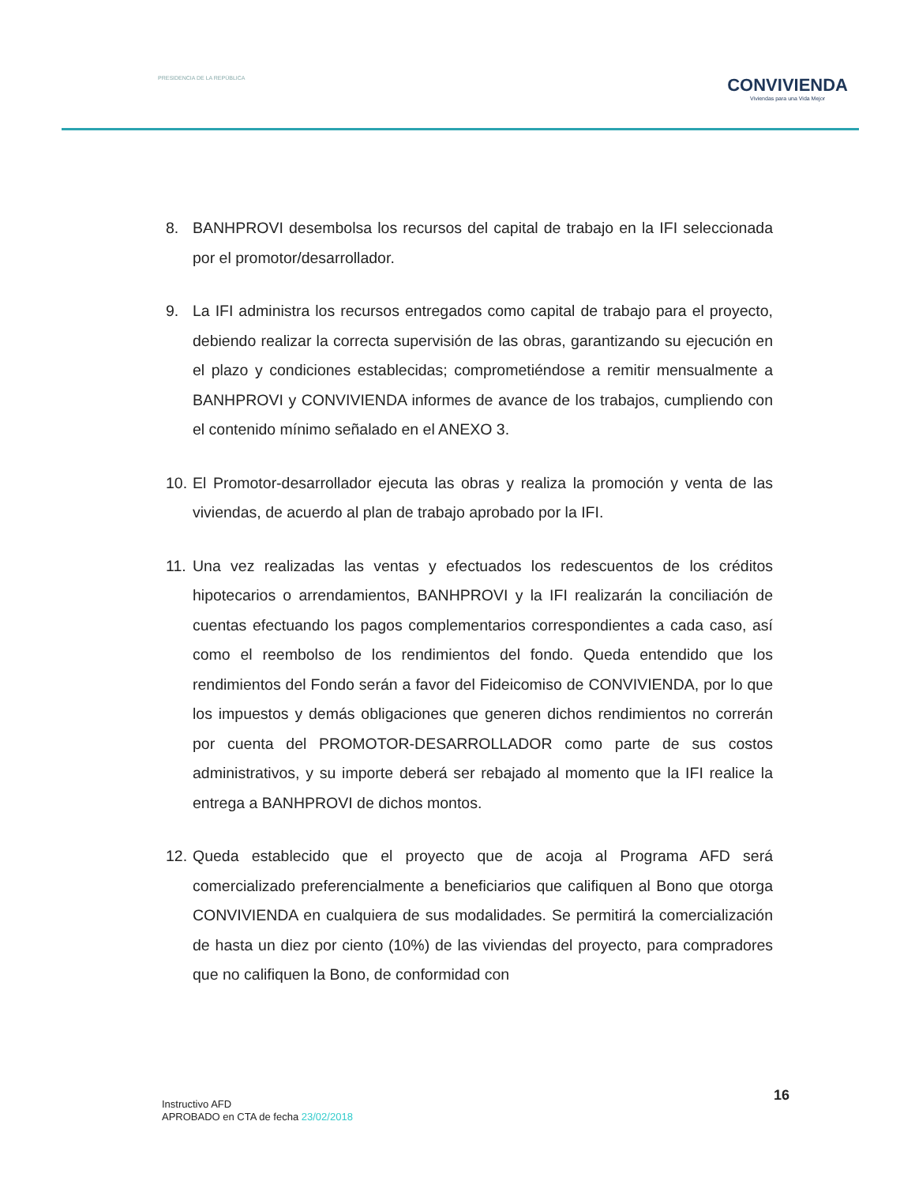PRESIDENCIA DE LA REPÚBLICA
CONVIVIENDA
Viviendas para una Vida Mejor
8. BANHPROVI desembolsa los recursos del capital de trabajo en la IFI seleccionada por el promotor/desarrollador.
9. La IFI administra los recursos entregados como capital de trabajo para el proyecto, debiendo realizar la correcta supervisión de las obras, garantizando su ejecución en el plazo y condiciones establecidas; comprometiéndose a remitir mensualmente a BANHPROVI y CONVIVIENDA informes de avance de los trabajos, cumpliendo con el contenido mínimo señalado en el ANEXO 3.
10.
El Promotor-desarrollador ejecuta las obras y realiza la promoción y venta de las viviendas, de acuerdo al plan de trabajo aprobado por la IFI.
11.
Una vez realizadas las ventas y efectuados los redescuentos de los créditos hipotecarios o arrendamientos, BANHPROVI y la IFI realizarán la conciliación de cuentas efectuando los pagos complementarios correspondientes a cada caso, así como el reembolso de los rendimientos del fondo. Queda entendido que los rendimientos del Fondo serán a favor del Fideicomiso de CONVIVIENDA, por lo que los impuestos y demás obligaciones que generen dichos rendimientos no correrán por cuenta del PROMOTOR-DESARROLLADOR como parte de sus costos administrativos, y su importe deberá ser rebajado al momento que la IFI realice la entrega a BANHPROVI de dichos montos.
12.
Queda establecido que el proyecto que de acoja al Programa AFD será comercializado preferencialmente a beneficiarios que califiquen al Bono que otorga CONVIVIENDA en cualquiera de sus modalidades. Se permitirá la comercialización de hasta un diez por ciento (10%) de las viviendas del proyecto, para compradores que no califiquen la Bono, de conformidad con
Instructivo AFD
APROBADO en CTA de fecha 23/02/2018
16